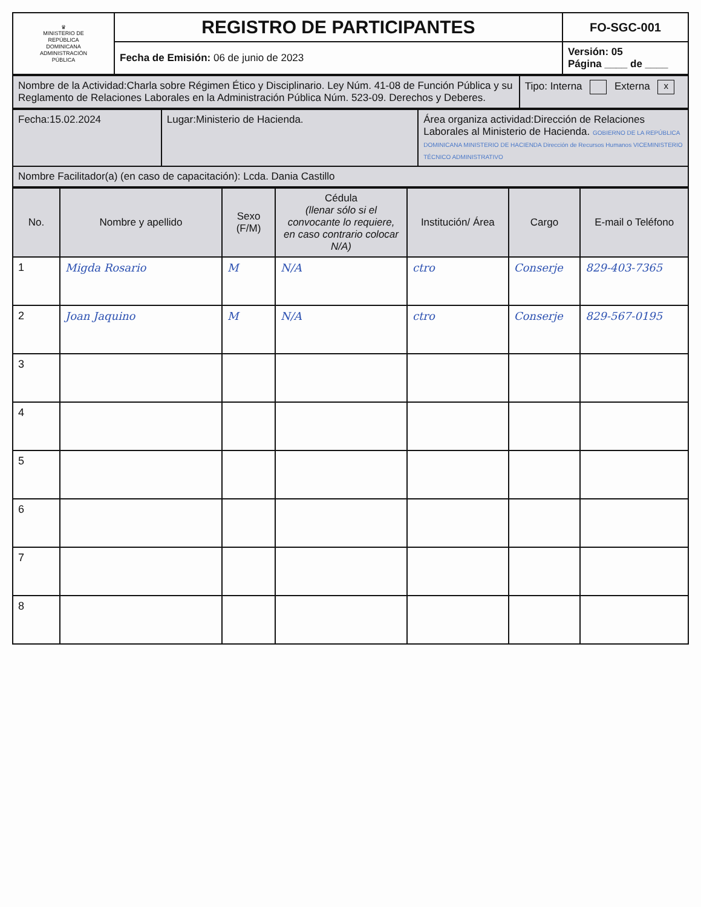| ♛ MINISTERIO DE REPÚBLICA DOMINICANA ADMINISTRACIÓN PÚBLICA | REGISTRO DE PARTICIPANTES | FO-SGC-001 |
| | Fecha de Emisión: 06 de junio de 2023 | Versión: 05 Página ____ de ____ |
| Nombre de la Actividad:Charla sobre Régimen Ético y Disciplinario. Ley Núm. 41-08 de Función Pública y su Reglamento de Relaciones Laborales en la Administración Pública Núm. 523-09. Derechos y Deberes. | Tipo: Interna Externa x |
| Fecha:15.02.2024 | Lugar:Ministerio de Hacienda. | Área organiza actividad:Dirección de Relaciones Laborales al Ministerio de Hacienda. GOBIERNO DE LA REPÚBLICA DOMINICANA MINISTERIO DE HACIENDA Dirección de Recursos Humanos VICEMINISTERIO TÉCNICO ADMINISTRATIVO |
| Nombre Facilitador(a) (en caso de capacitación): Lcda. Dania Castillo | | |
| No. | Nombre y apellido | Sexo (F/M) | Cédula (llenar sólo si el convocante lo requiere, en caso contrario colocar N/A) | Institución/ Área | Cargo | E-mail o Teléfono |
| --- | --- | --- | --- | --- | --- | --- |
| 1 | Migda Rosario | M | N/A | ctro | Conserje | 829-403-7365 |
| 2 | Joan Jaquino | M | N/A | ctro | Conserje | 829-567-0195 |
| 3 | | | | | | |
| 4 | | | | | | |
| 5 | | | | | | |
| 6 | | | | | | |
| 7 | | | | | | |
| 8 | | | | | | |